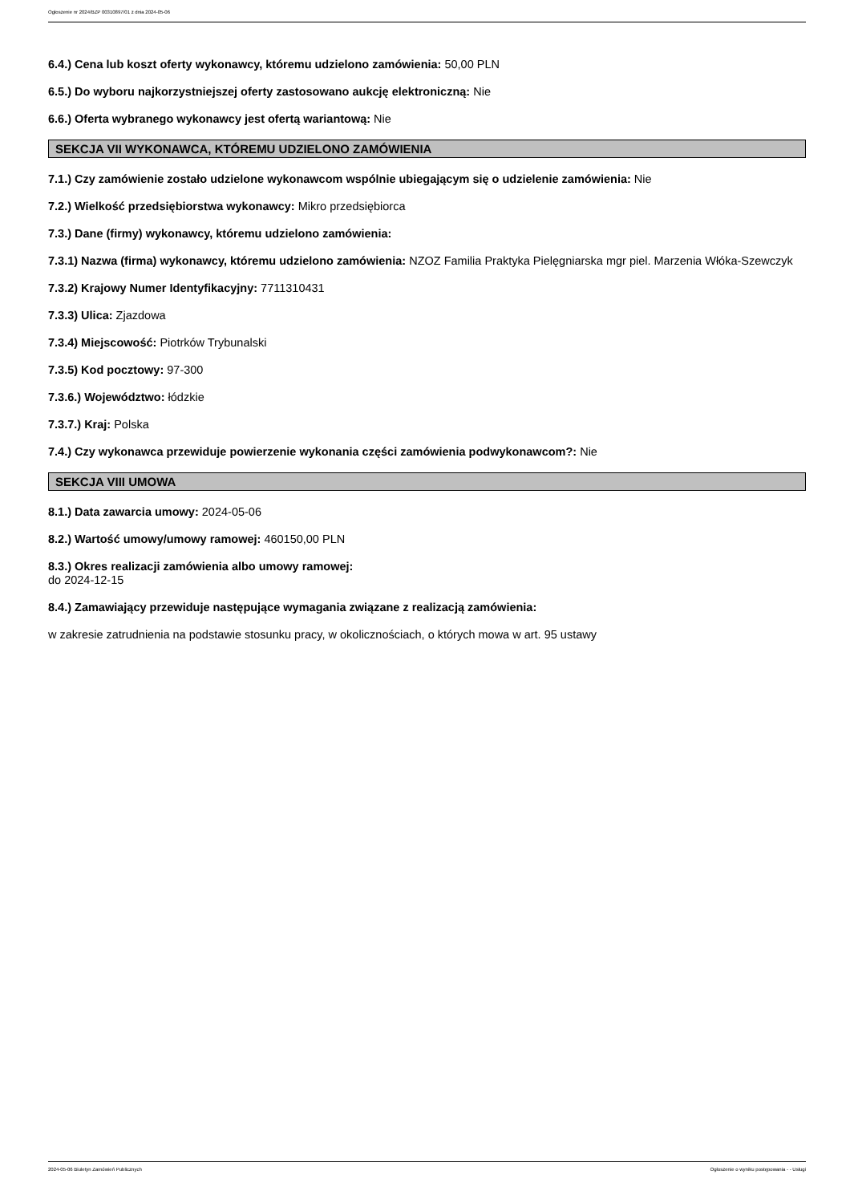Ogłoszenie nr 2024/BZP 00310897/01 z dnia 2024-05-06
6.4.) Cena lub koszt oferty wykonawcy, któremu udzielono zamówienia: 50,00 PLN
6.5.) Do wyboru najkorzystniejszej oferty zastosowano aukcję elektroniczną: Nie
6.6.) Oferta wybranego wykonawcy jest ofertą wariantową: Nie
SEKCJA VII WYKONAWCA, KTÓREMU UDZIELONO ZAMÓWIENIA
7.1.) Czy zamówienie zostało udzielone wykonawcom wspólnie ubiegającym się o udzielenie zamówienia: Nie
7.2.) Wielkość przedsiębiorstwa wykonawcy: Mikro przedsiębiorca
7.3.) Dane (firmy) wykonawcy, któremu udzielono zamówienia:
7.3.1) Nazwa (firma) wykonawcy, któremu udzielono zamówienia: NZOZ Familia Praktyka Pielęgniarska mgr piel. Marzenia Włóka-Szewczyk
7.3.2) Krajowy Numer Identyfikacyjny: 7711310431
7.3.3) Ulica: Zjazdowa
7.3.4) Miejscowość: Piotrków Trybunalski
7.3.5) Kod pocztowy: 97-300
7.3.6.) Województwo: łódzkie
7.3.7.) Kraj: Polska
7.4.) Czy wykonawca przewiduje powierzenie wykonania części zamówienia podwykonawcom?: Nie
SEKCJA VIII UMOWA
8.1.) Data zawarcia umowy: 2024-05-06
8.2.) Wartość umowy/umowy ramowej: 460150,00 PLN
8.3.) Okres realizacji zamówienia albo umowy ramowej:
do 2024-12-15
8.4.) Zamawiający przewiduje następujące wymagania związane z realizacją zamówienia:
w zakresie zatrudnienia na podstawie stosunku pracy, w okolicznościach, o których mowa w art. 95 ustawy
2024-05-06 Biuletyn Zamówień Publicznych Ogłoszenie o wyniku postępowania - - Usługi